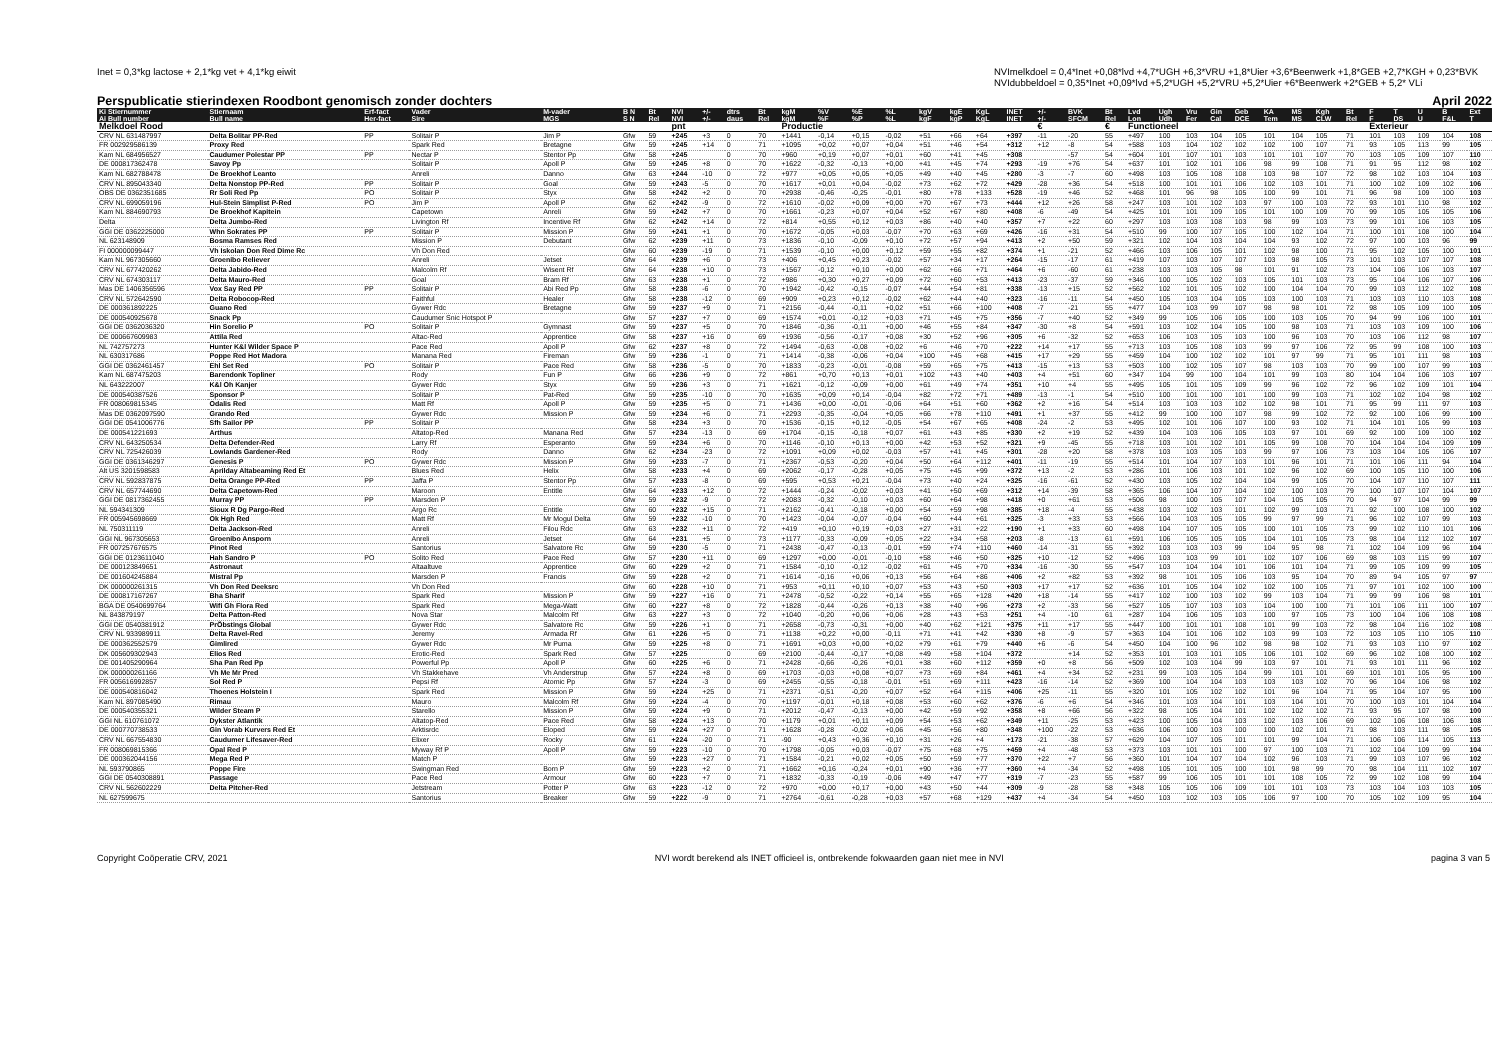Inet = 0,3*kg lactose + 2,1*kg vet + 4,1*kg eiwit
NVImelkdoel = 0,4*Inet +0,08*lvd +4,7*UGH +6,3*VRU +1,8*Uier +3,6*Beenwerk +1,8*GEB +2,7*KGH + 0,23*BVK
NVIdubbeldoel = 0,35*Inet +0,09*lvd +5,2*UGH +5,2*VRU +5,2*Uier +6*Beenwerk +2*GEB + 5,2* VLi
Perspublicatie stierindexen Roodbont genomisch zonder dochters April 2022
| Ki Stiernummer | Stiernaam | Erf-fact | Vader | M-vader | B N | Bt | NVI | +/- | dtrs | Bt | kgM | %V | %E | %L | kgV | kgE | KgL | INET | +/- | BVK | Bt | Lvd | Ugh | Vru | Gin | Geb | KA | MS | Kgh | Bt | F | T | U | B | Ext |
| --- | --- | --- | --- | --- | --- | --- | --- | --- | --- | --- | --- | --- | --- | --- | --- | --- | --- | --- | --- | --- | --- | --- | --- | --- | --- | --- | --- | --- | --- | --- | --- | --- | --- | --- | --- |
| Ai Bull number | Bull name | Her-fact | Sire | MGS | S N | Rel | NVI | +/- | daus | Rel | kgM | %F | %P | %L | kgF | kgP | KgL | INET | +/- | SFCM | Rel | Lon | Udh | Fer | Cal | DCE | Tem | MS | CLW | Rel | F | DS | U | F&L | T |
| Melkdoel Rood | | | | | | | pnt | | | | Productie | | | | | | | | € | | € | Functioneel | | | | | | | | | Exterieur | | | | |
| CRV NL 631487997 | Delta Bolitar PP-Red | PP | Solitair P | Jim P | Gfw | 59 | +245 | +3 | 0 | 70 | +1441 | -0,14 | +0,15 | -0,02 | +51 | +66 | +64 | +397 | -11 | -20 | 55 | +497 | 100 | 103 | 104 | 105 | 101 | 104 | 105 | 71 | 101 | 103 | 109 | 104 | 108 |
| FR 002929586139 | Proxy Red | | Spark Red | Bretagne | Gfw | 59 | +245 | +14 | 0 | 71 | +1095 | +0,02 | +0,07 | +0,04 | +51 | +46 | +54 | +312 | +12 | -8 | 54 | +588 | 103 | 104 | 102 | 102 | 102 | 100 | 107 | 71 | 93 | 105 | 113 | 99 | 105 |
| Kam NL 684956527 | Caudumer Polestar PP | PP | Nectar P | Stentor Pp | Gfw | 58 | +245 | | 0 | 70 | +960 | +0,19 | +0,07 | +0,01 | +60 | +41 | +45 | +308 | | -57 | 54 | +604 | 101 | 107 | 101 | 103 | 101 | 101 | 107 | 70 | 103 | 105 | 109 | 107 | 110 |
| DE 000817362478 | Savoy Pp | | Solitair P | Apoll P | Gfw | 59 | +245 | +8 | 0 | 70 | +1622 | -0,32 | -0,13 | +0,00 | +41 | +45 | +74 | +293 | -19 | +76 | 54 | +637 | 101 | 102 | 101 | 106 | 98 | 99 | 108 | 71 | 91 | 95 | 112 | 98 | 102 |
| Kam NL 682788478 | De Broekhof Leanto | | Anreli | Danno | Gfw | 63 | +244 | -10 | 0 | 72 | +977 | +0,05 | +0,05 | +0,05 | +49 | +40 | +45 | +280 | -3 | -7 | 60 | +498 | 103 | 105 | 108 | 108 | 103 | 98 | 107 | 72 | 98 | 102 | 103 | 104 | 103 |
| CRV NL 895043340 | Delta Nonstop PP-Red | PP | Solitair P | Goal | Gfw | 59 | +243 | -5 | 0 | 70 | +1617 | +0,01 | +0,04 | -0,02 | +73 | +62 | +72 | +429 | -28 | +36 | 54 | +518 | 100 | 101 | 101 | 106 | 102 | 103 | 101 | 71 | 100 | 102 | 109 | 102 | 106 |
| OBS DE 0362351685 | Rr Soli Red Pp | PO | Solitair P | Styx | Gfw | 58 | +242 | +2 | 0 | 70 | +2938 | -0,46 | -0,25 | -0,01 | +80 | +78 | +133 | +528 | -19 | +46 | 52 | +468 | 101 | 96 | 98 | 105 | 100 | 99 | 101 | 71 | 96 | 98 | 109 | 100 | 103 |
| CRV NL 699059196 | Hul-Stein Simplist P-Red | PO | Jim P | Apoll P | Gfw | 62 | +242 | -9 | 0 | 72 | +1610 | -0,02 | +0,09 | +0,00 | +70 | +67 | +73 | +444 | +12 | +26 | 58 | +247 | 103 | 101 | 102 | 103 | 97 | 100 | 103 | 72 | 93 | 101 | 110 | 98 | 102 |
| Kam NL 884690793 | De Broekhof Kapitein | | Capetown | Anreli | Gfw | 59 | +242 | +7 | 0 | 70 | +1661 | -0,23 | +0,07 | +0,04 | +52 | +67 | +80 | +408 | -6 | -49 | 54 | +425 | 101 | 101 | 109 | 105 | 101 | 100 | 109 | 70 | 99 | 105 | 105 | 105 | 106 |
| Delta | Delta Jumbo-Red | | Livington Rf | Incentive Rf | Gfw | 62 | +242 | +14 | 0 | 72 | +814 | +0,55 | +0,12 | +0,03 | +86 | +40 | +40 | +357 | +7 | +22 | 60 | +297 | 103 | 103 | 108 | 103 | 98 | 99 | 103 | 73 | 99 | 101 | 106 | 103 | 105 |
| GGI DE 0362225000 | Whn Sokrates PP | PP | Solitair P | Mission P | Gfw | 59 | +241 | +1 | 0 | 70 | +1672 | -0,05 | +0,03 | -0,07 | +70 | +63 | +69 | +426 | -16 | +31 | 54 | +510 | 99 | 100 | 107 | 105 | 100 | 102 | 104 | 71 | 100 | 101 | 108 | 100 | 104 |
| NL 623148909 | Bosma Ramses Red | | Mission P | Debutant | Gfw | 62 | +239 | +11 | 0 | 73 | +1836 | -0,10 | -0,09 | +0,10 | +72 | +57 | +94 | +413 | +2 | +50 | 59 | +321 | 102 | 104 | 103 | 104 | 104 | 93 | 102 | 72 | 97 | 100 | 103 | 96 | 99 |
| FI 000000099447 | Vh Iskolan Don Red Dime Rc | | Vh Don Red | | Gfw | 60 | +239 | -19 | 0 | 71 | +1539 | -0,10 | +0,00 | +0,12 | +59 | +55 | +82 | +374 | +1 | -21 | 52 | +466 | 103 | 106 | 105 | 101 | 102 | 98 | 100 | 71 | 95 | 102 | 105 | 100 | 101 |
| Kam NL 967305660 | Groenibo Reliever | | Anreli | Jetset | Gfw | 64 | +239 | +6 | 0 | 73 | +406 | +0,45 | +0,23 | -0,02 | +57 | +34 | +17 | +264 | -15 | -17 | 61 | +419 | 107 | 103 | 107 | 107 | 103 | 98 | 105 | 73 | 101 | 103 | 107 | 107 | 108 |
| CRV NL 677420262 | Delta Jabido-Red | | Malcolm Rf | Wisent Rf | Gfw | 64 | +238 | +10 | 0 | 73 | +1567 | -0,12 | +0,10 | +0,00 | +62 | +66 | +71 | +464 | +6 | -60 | 61 | +238 | 103 | 103 | 105 | 98 | 101 | 91 | 102 | 73 | 104 | 106 | 106 | 103 | 107 |
| CRV NL 674303117 | Delta Mauro-Red | | Goal | Bram Rf | Gfw | 63 | +238 | +1 | 0 | 72 | +986 | +0,30 | +0,27 | +0,09 | +72 | +60 | +53 | +413 | -23 | -37 | 59 | +346 | 100 | 105 | 102 | 103 | 105 | 101 | 103 | 73 | 95 | 104 | 106 | 107 | 106 |
| Mas DE 1406356596 | Vox Say Red PP | PP | Solitair P | Abi Red Pp | Gfw | 58 | +238 | -6 | 0 | 70 | +1942 | -0,42 | -0,15 | -0,07 | +44 | +54 | +81 | +338 | -13 | +15 | 52 | +562 | 102 | 101 | 105 | 102 | 100 | 104 | 104 | 70 | 99 | 103 | 112 | 102 | 108 |
| CRV NL 572642590 | Delta Robocop-Red | | Faithful | Healer | Gfw | 58 | +238 | -12 | 0 | 69 | +909 | +0,23 | +0,12 | -0,02 | +62 | +44 | +40 | +323 | -16 | -11 | 54 | +450 | 105 | 103 | 104 | 105 | 103 | 100 | 103 | 71 | 103 | 103 | 110 | 103 | 108 |
| DE 000361892225 | Guano Red | | Gywer Rdc | Bretagne | Gfw | 59 | +237 | +9 | 0 | 71 | +2156 | -0,44 | -0,11 | +0,02 | +51 | +66 | +100 | +408 | -7 | -21 | 55 | +477 | 104 | 103 | 99 | 107 | 98 | 98 | 101 | 72 | 98 | 105 | 109 | 100 | 105 |
| DE 000540925678 | Snack Pp | | Caudumer Snic Hotspot P | | Gfw | 57 | +237 | +7 | 0 | 69 | +1574 | +0,01 | -0,12 | +0,03 | +71 | +45 | +75 | +356 | -7 | +40 | 52 | +349 | 99 | 105 | 106 | 105 | 100 | 103 | 105 | 70 | 94 | 99 | 106 | 100 | 101 |
| GGI DE 0362036320 | Hin Sorelio P | PO | Solitair P | Gymnast | Gfw | 59 | +237 | +5 | 0 | 70 | +1846 | -0,36 | -0,11 | +0,00 | +46 | +55 | +84 | +347 | -30 | +8 | 54 | +591 | 103 | 102 | 104 | 105 | 100 | 98 | 103 | 71 | 103 | 103 | 109 | 100 | 106 |
| DE 000667609983 | Attila Red | | Altac-Red | Apprentice | Gfw | 58 | +237 | +16 | 0 | 69 | +1936 | -0,56 | -0,17 | +0,08 | +30 | +52 | +96 | +305 | +6 | -32 | 52 | +653 | 106 | 103 | 105 | 103 | 100 | 96 | 103 | 70 | 103 | 106 | 112 | 98 | 107 |
| NL 742757273 | Hunter K&l Wilder Space P | | Pace Red | Apoll P | Gfw | 62 | +237 | +8 | 0 | 72 | +1494 | -0,63 | -0,08 | +0,02 | +6 | +46 | +70 | +222 | +14 | +17 | 55 | +713 | 103 | 105 | 108 | 103 | 99 | 97 | 106 | 72 | 95 | 99 | 108 | 100 | 103 |
| NL 630317686 | Poppe Red Hot Madora | | Manana Red | Fireman | Gfw | 59 | +236 | -1 | 0 | 71 | +1414 | -0,38 | -0,06 | +0,04 | +100 | +45 | +68 | +415 | +17 | +29 | 55 | +459 | 104 | 100 | 102 | 102 | 101 | 97 | 99 | 71 | 95 | 101 | 111 | 98 | 103 |
| GGI DE 0362461457 | Ehl Set Red | PO | Solitair P | Pace Red | Gfw | 58 | +236 | -5 | 0 | 70 | +1833 | -0,23 | -0,01 | -0,08 | +59 | +65 | +75 | +413 | -15 | +13 | 53 | +503 | 100 | 102 | 105 | 107 | 98 | 103 | 103 | 70 | 99 | 100 | 107 | 99 | 103 |
| Kam NL 687475203 | Barendonk Topliner | | Rody | Fun P | Gfw | 66 | +236 | +9 | 0 | 72 | +861 | +0,70 | +0,13 | +0,01 | +102 | +43 | +40 | +403 | +4 | +51 | 60 | +347 | 104 | 99 | 100 | 104 | 101 | 99 | 103 | 80 | 104 | 104 | 106 | 103 | 107 |
| NL 643222007 | K&l Oh Kanjer | | Gywer Rdc | Styx | Gfw | 59 | +236 | +3 | 0 | 71 | +1621 | -0,12 | -0,09 | +0,00 | +61 | +49 | +74 | +351 | +10 | +4 | 55 | +495 | 105 | 101 | 105 | 109 | 99 | 96 | 102 | 72 | 96 | 102 | 109 | 101 | 104 |
| DE 000540387526 | Sponsor P | | Solitair P | Pat-Red | Gfw | 59 | +235 | -10 | 0 | 70 | +1635 | +0,09 | +0,14 | -0,04 | +82 | +72 | +71 | +489 | -13 | -1 | 54 | +510 | 100 | 101 | 100 | 101 | 100 | 99 | 103 | 71 | 102 | 102 | 104 | 98 | 102 |
| FR 008069815345 | Odalis Red | | Matt Rf | Apoll P | Gfw | 59 | +235 | +5 | 0 | 71 | +1436 | +0,00 | -0,01 | -0,06 | +64 | +51 | +60 | +362 | +2 | +16 | 54 | +514 | 103 | 103 | 103 | 102 | 102 | 98 | 101 | 71 | 95 | 99 | 111 | 97 | 103 |
| Mas DE 0362097590 | Grando Red | | Gywer Rdc | Mission P | Gfw | 59 | +234 | +6 | 0 | 71 | +2293 | -0,35 | -0,04 | +0,05 | +66 | +78 | +110 | +491 | +1 | +37 | 55 | +412 | 99 | 100 | 100 | 107 | 98 | 99 | 102 | 72 | 92 | 100 | 106 | 99 | 100 |
| GGI DE 0541006776 | Sfh Sailor PP | PP | Solitair P | | Gfw | 58 | +234 | +3 | 0 | 70 | +1536 | -0,15 | +0,12 | -0,05 | +54 | +67 | +65 | +408 | -24 | -2 | 53 | +495 | 102 | 101 | 106 | 107 | 100 | 93 | 102 | 71 | 104 | 101 | 105 | 99 | 103 |
| DE 000541221693 | Arthus | | Altatop-Red | Manana Red | Gfw | 57 | +234 | -13 | 0 | 69 | +1704 | -0,15 | -0,18 | +0,07 | +61 | +43 | +85 | +330 | +2 | +19 | 52 | +439 | 104 | 103 | 106 | 105 | 103 | 97 | 101 | 69 | 92 | 100 | 109 | 100 | 102 |
| CRV NL 643250534 | Delta Defender-Red | | Larry Rf | Esperanto | Gfw | 59 | +234 | +6 | 0 | 70 | +1146 | -0,10 | +0,13 | +0,00 | +42 | +53 | +52 | +321 | +9 | -45 | 55 | +718 | 103 | 101 | 102 | 101 | 105 | 99 | 108 | 70 | 104 | 104 | 104 | 109 | 109 |
| CRV NL 725426039 | Lowlands Gardener-Red | | Rody | Danno | Gfw | 62 | +234 | -23 | 0 | 72 | +1091 | +0,09 | +0,02 | -0,03 | +57 | +41 | +45 | +301 | -28 | +20 | 58 | +378 | 103 | 103 | 105 | 103 | 99 | 97 | 106 | 73 | 103 | 104 | 105 | 106 | 107 |
| GGI DE 0361346297 | Genesis P | PO | Gywer Rdc | Mission P | Gfw | 59 | +233 | -7 | 0 | 71 | +2367 | -0,53 | -0,20 | +0,04 | +50 | +64 | +112 | +401 | -11 | -19 | 55 | +514 | 101 | 104 | 107 | 103 | 101 | 96 | 101 | 71 | 101 | 106 | 111 | 94 | 104 |
| Alt US 3201598583 | Aprilday Altabeaming Red Et | | Blues Red | Helix | Gfw | 58 | +233 | +4 | 0 | 69 | +2062 | -0,17 | -0,28 | +0,05 | +75 | +45 | +99 | +372 | +13 | -2 | 53 | +286 | 101 | 106 | 103 | 101 | 102 | 96 | 102 | 69 | 100 | 105 | 110 | 100 | 106 |
| CRV NL 592837875 | Delta Orange PP-Red | PP | Jaffa P | Stentor Pp | Gfw | 57 | +233 | -8 | 0 | 69 | +595 | +0,53 | +0,21 | -0,04 | +73 | +40 | +24 | +325 | -16 | -61 | 52 | +430 | 103 | 105 | 102 | 104 | 104 | 99 | 105 | 70 | 104 | 107 | 110 | 107 | 111 |
| CRV NL 657744690 | Delta Capetown-Red | | Maroon | Entitle | Gfw | 64 | +233 | +12 | 0 | 72 | +1444 | -0,24 | -0,02 | +0,03 | +41 | +50 | +69 | +312 | +14 | -39 | 58 | +365 | 106 | 104 | 107 | 104 | 102 | 100 | 103 | 79 | 100 | 107 | 107 | 104 | 107 |
| GGI DE 0817362455 | Murray PP | PP | Marsden P | | Gfw | 59 | +232 | -9 | 0 | 72 | +2083 | -0,32 | -0,10 | +0,03 | +60 | +64 | +98 | +418 | +0 | +61 | 53 | +506 | 98 | 100 | 105 | 107 | 104 | 105 | 105 | 70 | 94 | 97 | 104 | 99 | 99 |
| NL 594341309 | Sioux R Dg Pargo-Red | | Argo Rc | Entitle | Gfw | 60 | +232 | +15 | 0 | 71 | +2162 | -0,41 | -0,18 | +0,00 | +54 | +59 | +98 | +385 | +18 | -4 | 55 | +438 | 103 | 102 | 103 | 101 | 102 | 99 | 103 | 71 | 92 | 100 | 108 | 100 | 102 |
| FR 005945698669 | Ok Hgh Red | | Matt Rf | Mr Mogul Delta | Gfw | 59 | +232 | -10 | 0 | 70 | +1423 | -0,04 | -0,07 | -0,04 | +60 | +44 | +61 | +325 | -3 | +33 | 53 | +566 | 104 | 103 | 105 | 105 | 99 | 97 | 99 | 71 | 96 | 102 | 107 | 99 | 103 |
| NL 750311119 | Delta Jackson-Red | | Anreli | Filou Rdc | Gfw | 63 | +232 | +11 | 0 | 72 | +419 | +0,10 | +0,19 | +0,03 | +27 | +31 | +22 | +190 | +1 | +33 | 60 | +498 | 104 | 107 | 105 | 105 | 100 | 101 | 105 | 73 | 99 | 102 | 110 | 101 | 106 |
| GGI NL 967305653 | Groenibo Ansporn | | Anreli | Jetset | Gfw | 64 | +231 | +5 | 0 | 73 | +1177 | -0,33 | -0,09 | +0,05 | +22 | +34 | +58 | +203 | -8 | -13 | 61 | +591 | 106 | 105 | 105 | 105 | 104 | 101 | 105 | 73 | 98 | 104 | 112 | 102 | 107 |
| FR 007257676575 | Pinot Red | | Santorius | Salvatore Rc | Gfw | 59 | +230 | -5 | 0 | 71 | +2438 | -0,47 | -0,13 | -0,01 | +59 | +74 | +110 | +460 | -14 | -31 | 55 | +392 | 103 | 103 | 103 | 99 | 104 | 95 | 98 | 71 | 102 | 104 | 109 | 96 | 104 |
| GGI DE 0123611040 | Hah Sandro P | PO | Solito Red | Pace Red | Gfw | 57 | +230 | +11 | 0 | 69 | +1297 | +0,00 | -0,01 | -0,10 | +58 | +46 | +50 | +325 | +10 | -12 | 52 | +496 | 103 | 103 | 99 | 101 | 102 | 107 | 106 | 69 | 98 | 103 | 115 | 99 | 107 |
| DE 000123849651 | Astronaut | | Altaaltuve | Apprentice | Gfw | 60 | +229 | +2 | 0 | 71 | +1584 | -0,10 | -0,12 | -0,02 | +61 | +45 | +70 | +334 | -16 | -30 | 55 | +547 | 103 | 104 | 104 | 101 | 106 | 101 | 104 | 71 | 99 | 105 | 109 | 99 | 105 |
| DE 001604245884 | Mistral Pp | | Marsden P | Francis | Gfw | 59 | +228 | +2 | 0 | 71 | +1614 | -0,16 | +0,06 | +0,13 | +56 | +64 | +86 | +406 | +2 | +82 | 53 | +392 | 98 | 101 | 105 | 106 | 103 | 95 | 104 | 70 | 89 | 94 | 105 | 97 | 97 |
| DK 000000261315 | Vh Don Red Deeksrc | | Vh Don Red | | Gfw | 60 | +228 | +10 | 0 | 71 | +953 | +0,11 | +0,10 | +0,07 | +53 | +43 | +50 | +303 | +17 | +17 | 52 | +636 | 101 | 105 | 104 | 102 | 102 | 100 | 105 | 71 | 97 | 101 | 102 | 100 | 100 |
| DE 000817167267 | Bha Sharif | | Spark Red | Mission P | Gfw | 59 | +227 | +16 | 0 | 71 | +2478 | -0,52 | -0,22 | +0,14 | +55 | +65 | +128 | +420 | +18 | -14 | 55 | +417 | 102 | 100 | 103 | 102 | 99 | 103 | 104 | 71 | 99 | 99 | 106 | 98 | 101 |
| BGA DE 0540699764 | Wifi Gh Flora Red | | Spark Red | Mega-Watt | Gfw | 60 | +227 | +8 | 0 | 72 | +1828 | -0,44 | -0,26 | +0,13 | +38 | +40 | +96 | +273 | +2 | -33 | 56 | +527 | 105 | 107 | 103 | 103 | 104 | 100 | 100 | 71 | 101 | 106 | 111 | 100 | 107 |
| NL 843879197 | Delta Patton-Red | | Nova Star | Malcolm Rf | Gfw | 63 | +227 | +3 | 0 | 72 | +1040 | -0,20 | +0,06 | +0,06 | +28 | +43 | +53 | +251 | +4 | -10 | 61 | +287 | 104 | 106 | 105 | 103 | 100 | 97 | 105 | 73 | 100 | 104 | 106 | 108 | 108 |
| GGI DE 0540381912 | PrÖbstings Global | | Gywer Rdc | Salvatore Rc | Gfw | 59 | +226 | +1 | 0 | 71 | +2658 | -0,73 | -0,31 | +0,00 | +40 | +62 | +121 | +375 | +11 | +17 | 55 | +447 | 100 | 101 | 101 | 108 | 101 | 99 | 103 | 72 | 98 | 104 | 116 | 102 | 108 |
| CRV NL 933989911 | Delta Ravel-Red | | Jeremy | Armada Rf | Gfw | 61 | +226 | +5 | 0 | 71 | +1138 | +0,22 | +0,00 | -0,11 | +71 | +41 | +42 | +330 | +8 | -9 | 57 | +363 | 104 | 101 | 106 | 102 | 103 | 99 | 103 | 72 | 103 | 105 | 110 | 105 | 110 |
| DE 000362552579 | Gimlired | | Gywer Rdc | Mr Puma | Gfw | 59 | +225 | +8 | 0 | 71 | +1691 | +0,03 | +0,00 | +0,02 | +79 | +61 | +79 | +440 | +6 | -6 | 54 | +450 | 104 | 100 | 96 | 102 | 98 | 98 | 102 | 71 | 93 | 103 | 110 | 97 | 102 |
| DK 005609302943 | Elios Red | | Erotic-Red | Spark Red | Gfw | 57 | +225 | | 0 | 69 | +2100 | -0,44 | -0,17 | +0,08 | +49 | +58 | +104 | +372 | | +14 | 52 | +353 | 101 | 103 | 101 | 105 | 106 | 101 | 102 | 69 | 96 | 102 | 108 | 100 | 102 |
| DE 001405290964 | Sha Pan Red Pp | | Powerful Pp | Apoll P | Gfw | 60 | +225 | +6 | 0 | 71 | +2428 | -0,66 | -0,26 | +0,01 | +38 | +60 | +112 | +359 | +0 | +8 | 56 | +509 | 102 | 103 | 104 | 99 | 103 | 97 | 101 | 71 | 93 | 101 | 111 | 96 | 102 |
| DK 000000261166 | Vh Me Mr Pred | | Vh Stakkehave | Vh Anderstrup | Gfw | 57 | +224 | +8 | 0 | 69 | +1703 | -0,03 | +0,08 | +0,07 | +73 | +69 | +84 | +461 | +4 | +34 | 52 | +231 | 99 | 103 | 105 | 104 | 99 | 101 | 101 | 69 | 101 | 101 | 105 | 95 | 100 |
| FR 005616992857 | Sol Red P | | Pepsi Rf | Atomic Pp | Gfw | 57 | +224 | -3 | 0 | 69 | +2455 | -0,55 | -0,18 | -0,01 | +51 | +69 | +111 | +423 | -16 | -14 | 52 | +369 | 100 | 104 | 104 | 103 | 103 | 103 | 102 | 70 | 96 | 104 | 106 | 98 | 102 |
| DE 000540816042 | Thoenes Holstein I | | Spark Red | Mission P | Gfw | 59 | +224 | +25 | 0 | 71 | +2371 | -0,51 | -0,20 | +0,07 | +52 | +64 | +115 | +406 | +25 | -11 | 55 | +320 | 101 | 105 | 102 | 102 | 101 | 96 | 104 | 71 | 95 | 104 | 107 | 95 | 100 |
| Kam NL 897085490 | Rimau | | Mauro | Malcolm Rf | Gfw | 59 | +224 | -4 | 0 | 70 | +1197 | -0,01 | +0,18 | +0,08 | +53 | +60 | +62 | +376 | -6 | +6 | 54 | +346 | 101 | 103 | 104 | 101 | 103 | 104 | 101 | 70 | 100 | 103 | 101 | 104 | 104 |
| DE 000540355321 | Wilder Steam P | | Starello | Mission P | Gfw | 59 | +224 | +9 | 0 | 71 | +2012 | -0,47 | -0,13 | +0,00 | +42 | +59 | +92 | +358 | +8 | +66 | 56 | +322 | 98 | 105 | 104 | 101 | 102 | 102 | 102 | 71 | 93 | 95 | 107 | 98 | 100 |
| GGI NL 610761072 | Dykster Atlantik | | Altatop-Red | Pace Red | Gfw | 58 | +224 | +13 | 0 | 70 | +1179 | +0,01 | +0,11 | +0,09 | +54 | +53 | +62 | +349 | +11 | -25 | 53 | +423 | 100 | 105 | 104 | 103 | 102 | 103 | 106 | 69 | 102 | 106 | 108 | 106 | 108 |
| DE 000770738533 | Gin Vorab Kurvers Red Et | | Arktisrdc | Eloped | Gfw | 59 | +224 | +27 | 0 | 71 | +1628 | -0,28 | -0,02 | +0,06 | +45 | +56 | +80 | +348 | +100 | -22 | 53 | +636 | 106 | 100 | 103 | 100 | 100 | 102 | 101 | 71 | 98 | 103 | 111 | 98 | 105 |
| CRV NL 667554830 | Caudumer Lifesaver-Red | | Elixer | Rocky | Gfw | 61 | +224 | -20 | 0 | 71 | -90 | +0,43 | +0,36 | +0,10 | +31 | +26 | +4 | +173 | -21 | -38 | 57 | +629 | 104 | 107 | 105 | 101 | 101 | 99 | 104 | 71 | 106 | 106 | 114 | 105 | 113 |
| FR 008069815366 | Opal Red P | | Myway Rf P | Apoll P | Gfw | 59 | +223 | -10 | 0 | 70 | +1798 | -0,05 | +0,03 | -0,07 | +75 | +68 | +75 | +459 | +4 | -48 | 53 | +373 | 103 | 101 | 101 | 100 | 97 | 100 | 103 | 71 | 102 | 104 | 109 | 99 | 104 |
| DE 000362044156 | Mega Red P | | Match P | | Gfw | 59 | +223 | +27 | 0 | 71 | +1584 | -0,21 | +0,02 | +0,05 | +50 | +59 | +77 | +370 | +22 | +7 | 56 | +360 | 101 | 104 | 107 | 104 | 102 | 96 | 103 | 71 | 99 | 103 | 107 | 96 | 102 |
| NL 593790865 | Poppe Fire | | Swingman Red | Born P | Gfw | 59 | +223 | +2 | 0 | 71 | +1662 | +0,16 | -0,24 | +0,01 | +90 | +36 | +77 | +360 | +4 | -34 | 52 | +498 | 105 | 101 | 105 | 100 | 101 | 98 | 99 | 70 | 98 | 104 | 111 | 102 | 107 |
| GGI DE 0540308891 | Passage | | Pace Red | Armour | Gfw | 60 | +223 | +7 | 0 | 71 | +1832 | -0,33 | -0,19 | -0,06 | +49 | +47 | +77 | +319 | -7 | -23 | 55 | +587 | 99 | 106 | 105 | 101 | 101 | 108 | 105 | 72 | 99 | 102 | 108 | 99 | 104 |
| CRV NL 562602229 | Delta Pitcher-Red | | Jetstream | Potter P | Gfw | 63 | +223 | -12 | 0 | 72 | +970 | +0,00 | +0,17 | +0,00 | +43 | +50 | +44 | +309 | -9 | -28 | 58 | +348 | 105 | 105 | 106 | 109 | 101 | 101 | 103 | 73 | 103 | 104 | 103 | 103 | 105 |
| NL 627599675 | | | Santorius | Breaker | Gfw | 59 | +222 | -9 | 0 | 71 | +2764 | -0,61 | -0,28 | +0,03 | +57 | +68 | +129 | +437 | +4 | -34 | 54 | +450 | 103 | 102 | 103 | 105 | 106 | 97 | 100 | 70 | 105 | 102 | 109 | 95 | 104 |
Copyright Coöperatie CRV, 2021 NVI wordt berekend als INET officieel is, ontbrekende fokwaarden gaan niet mee in NVI pagina 3 van 5